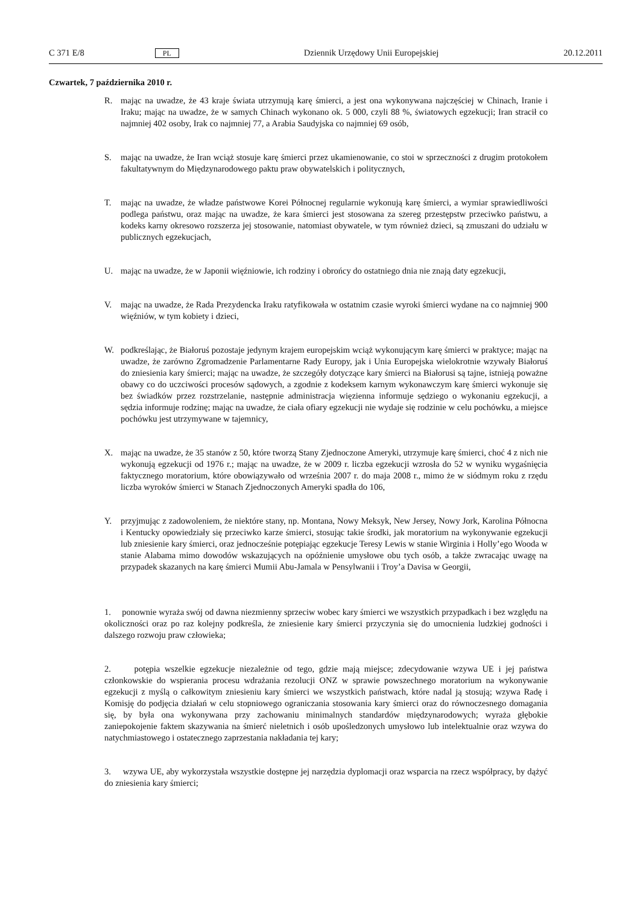C 371 E/8 PL Dziennik Urzędowy Unii Europejskiej 20.12.2011
Czwartek, 7 października 2010 r.
R. mając na uwadze, że 43 kraje świata utrzymują karę śmierci, a jest ona wykonywana najczęściej w Chinach, Iranie i Iraku; mając na uwadze, że w samych Chinach wykonano ok. 5 000, czyli 88 %, światowych egzekucji; Iran stracił co najmniej 402 osoby, Irak co najmniej 77, a Arabia Saudyjska co najmniej 69 osób,
S. mając na uwadze, że Iran wciąż stosuje karę śmierci przez ukamienowanie, co stoi w sprzeczności z drugim protokołem fakultatywnym do Międzynarodowego paktu praw obywatelskich i politycznych,
T. mając na uwadze, że władze państwowe Korei Północnej regularnie wykonują karę śmierci, a wymiar sprawiedliwości podlega państwu, oraz mając na uwadze, że kara śmierci jest stosowana za szereg przestępstw przeciwko państwu, a kodeks karny okresowo rozszerza jej stosowanie, natomiast obywatele, w tym również dzieci, są zmuszani do udziału w publicznych egzekucjach,
U. mając na uwadze, że w Japonii więźniowie, ich rodziny i obrońcy do ostatniego dnia nie znają daty egzekucji,
V. mając na uwadze, że Rada Prezydencka Iraku ratyfikowała w ostatnim czasie wyroki śmierci wydane na co najmniej 900 więźniów, w tym kobiety i dzieci,
W. podkreślając, że Białoruś pozostaje jedynym krajem europejskim wciąż wykonującym karę śmierci w praktyce; mając na uwadze, że zarówno Zgromadzenie Parlamentarne Rady Europy, jak i Unia Europejska wielokrotnie wzywały Białoruś do zniesienia kary śmierci; mając na uwadze, że szczegóły dotyczące kary śmierci na Białorusi są tajne, istnieją poważne obawy co do uczciwości procesów sądowych, a zgodnie z kodeksem karnym wykonawczym karę śmierci wykonuje się bez świadków przez rozstrzelanie, następnie administracja więzienna informuje sędziego o wykonaniu egzekucji, a sędzia informuje rodzinę; mając na uwadze, że ciała ofiary egzekucji nie wydaje się rodzinie w celu pochówku, a miejsce pochówku jest utrzymywane w tajemnicy,
X. mając na uwadze, że 35 stanów z 50, które tworzą Stany Zjednoczone Ameryki, utrzymuje karę śmierci, choć 4 z nich nie wykonują egzekucji od 1976 r.; mając na uwadze, że w 2009 r. liczba egzekucji wzrosła do 52 w wyniku wygaśnięcia faktycznego moratorium, które obowiązywało od września 2007 r. do maja 2008 r., mimo że w siódmym roku z rzędu liczba wyroków śmierci w Stanach Zjednoczonych Ameryki spadła do 106,
Y. przyjmując z zadowoleniem, że niektóre stany, np. Montana, Nowy Meksyk, New Jersey, Nowy Jork, Karolina Północna i Kentucky opowiedziały się przeciwko karze śmierci, stosując takie środki, jak moratorium na wykonywanie egzekucji lub zniesienie kary śmierci, oraz jednocześnie potępiając egzekucje Teresy Lewis w stanie Wirginia i Holly’ego Wooda w stanie Alabama mimo dowodów wskazujących na opóźnienie umysłowe obu tych osób, a także zwracając uwagę na przypadek skazanych na karę śmierci Mumii Abu-Jamala w Pensylwanii i Troy’a Davisa w Georgii,
1. ponownie wyraża swój od dawna niezmienny sprzeciw wobec kary śmierci we wszystkich przypadkach i bez względu na okoliczności oraz po raz kolejny podkreśla, że zniesienie kary śmierci przyczynia się do umocnienia ludzkiej godności i dalszego rozwoju praw człowieka;
2. potępia wszelkie egzekucje niezależnie od tego, gdzie mają miejsce; zdecydowanie wzywa UE i jej państwa członkowskie do wspierania procesu wdrażania rezolucji ONZ w sprawie powszechnego moratorium na wykonywanie egzekucji z myślą o całkowitym zniesieniu kary śmierci we wszystkich państwach, które nadal ją stosują; wzywa Radę i Komisję do podjęcia działań w celu stopniowego ograniczania stosowania kary śmierci oraz do równoczesnego domagania się, by była ona wykonywana przy zachowaniu minimalnych standardów międzynarodowych; wyraża głębokie zaniepokojenie faktem skazywania na śmierć nieletnich i osób upośledzonych umysłowo lub intelektualnie oraz wzywa do natychmiastowego i ostatecznego zaprzestania nakładania tej kary;
3. wzywa UE, aby wykorzystała wszystkie dostępne jej narzędzia dyplomacji oraz wsparcia na rzecz współpracy, by dążyć do zniesienia kary śmierci;